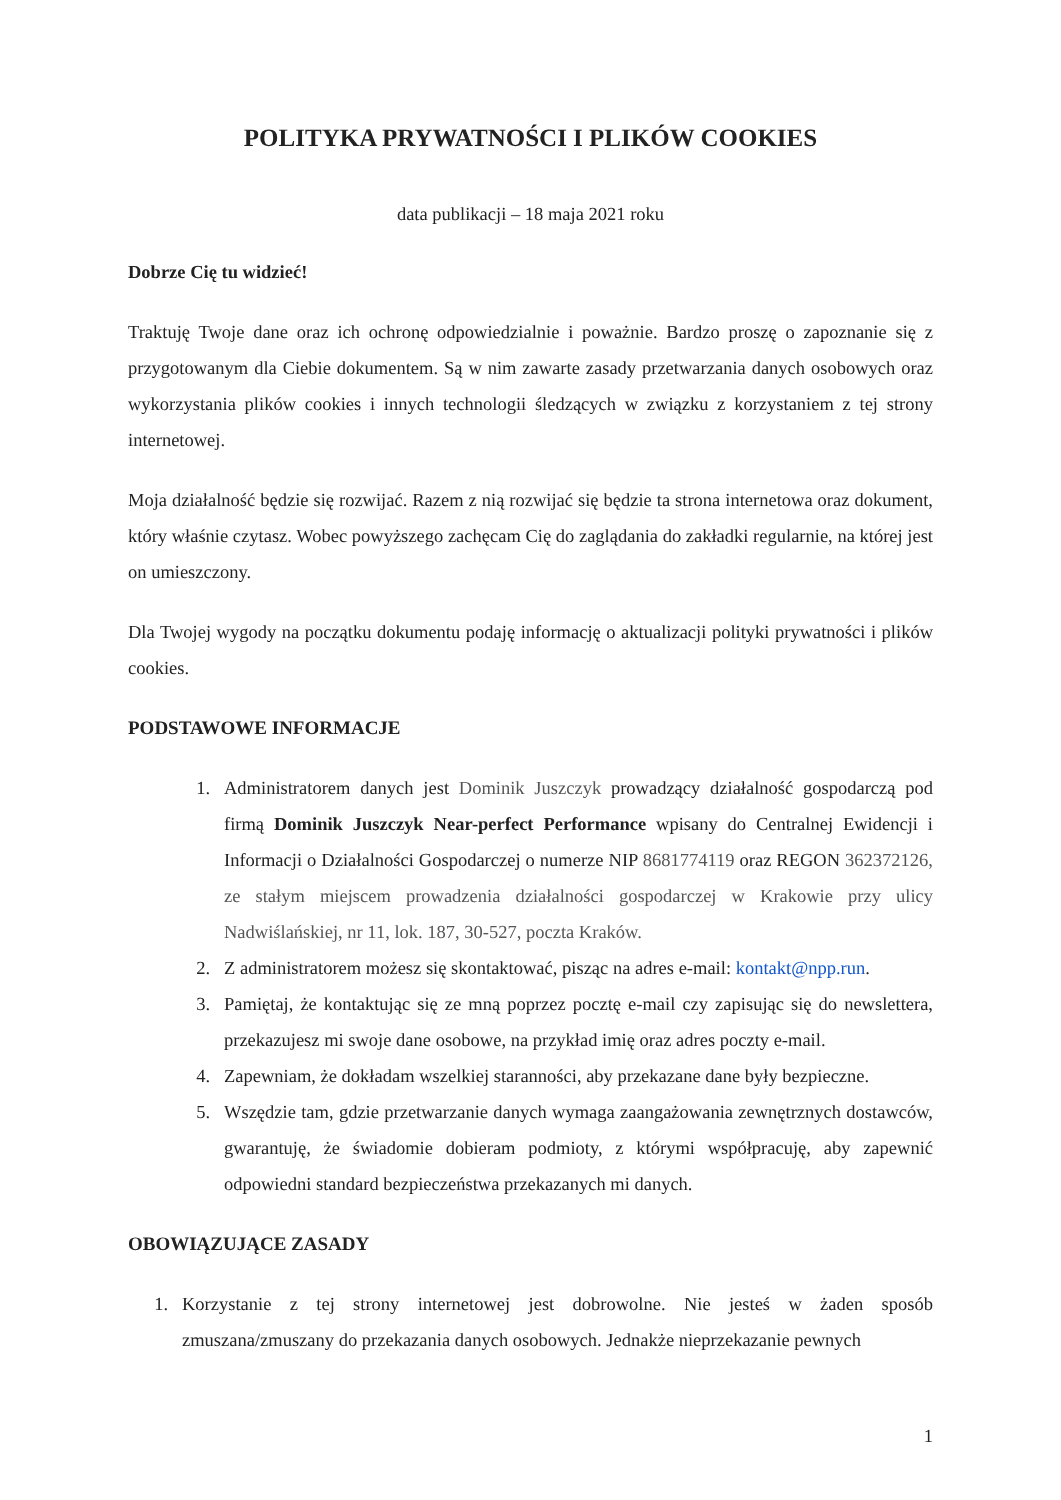POLITYKA PRYWATNOŚCI I PLIKÓW COOKIES
data publikacji – 18 maja 2021 roku
Dobrze Cię tu widzieć!
Traktuję Twoje dane oraz ich ochronę odpowiedzialnie i poważnie. Bardzo proszę o zapoznanie się z przygotowanym dla Ciebie dokumentem. Są w nim zawarte zasady przetwarzania danych osobowych oraz wykorzystania plików cookies i innych technologii śledzących w związku z korzystaniem z tej strony internetowej.
Moja działalność będzie się rozwijać. Razem z nią rozwijać się będzie ta strona internetowa oraz dokument, który właśnie czytasz. Wobec powyższego zachęcam Cię do zaglądania do zakładki regularnie, na której jest on umieszczony.
Dla Twojej wygody na początku dokumentu podaję informację o aktualizacji polityki prywatności i plików cookies.
PODSTAWOWE INFORMACJE
1. Administratorem danych jest Dominik Juszczyk prowadzący działalność gospodarczą pod firmą Dominik Juszczyk Near-perfect Performance wpisany do Centralnej Ewidencji i Informacji o Działalności Gospodarczej o numerze NIP 8681774119 oraz REGON 362372126, ze stałym miejscem prowadzenia działalności gospodarczej w Krakowie przy ulicy Nadwiślańskiej, nr 11, lok. 187, 30-527, poczta Kraków.
2. Z administratorem możesz się skontaktować, pisząc na adres e-mail: kontakt@npp.run.
3. Pamiętaj, że kontaktując się ze mną poprzez pocztę e-mail czy zapisując się do newslettera, przekazujesz mi swoje dane osobowe, na przykład imię oraz adres poczty e-mail.
4. Zapewniam, że dokładam wszelkiej staranności, aby przekazane dane były bezpieczne.
5. Wszędzie tam, gdzie przetwarzanie danych wymaga zaangażowania zewnętrznych dostawców, gwarantuję, że świadomie dobieram podmioty, z którymi współpracuję, aby zapewnić odpowiedni standard bezpieczeństwa przekazanych mi danych.
OBOWIĄZUJĄCE ZASADY
1. Korzystanie z tej strony internetowej jest dobrowolne. Nie jesteś w żaden sposób zmuszana/zmuszany do przekazania danych osobowych. Jednakże nieprzekazanie pewnych
1